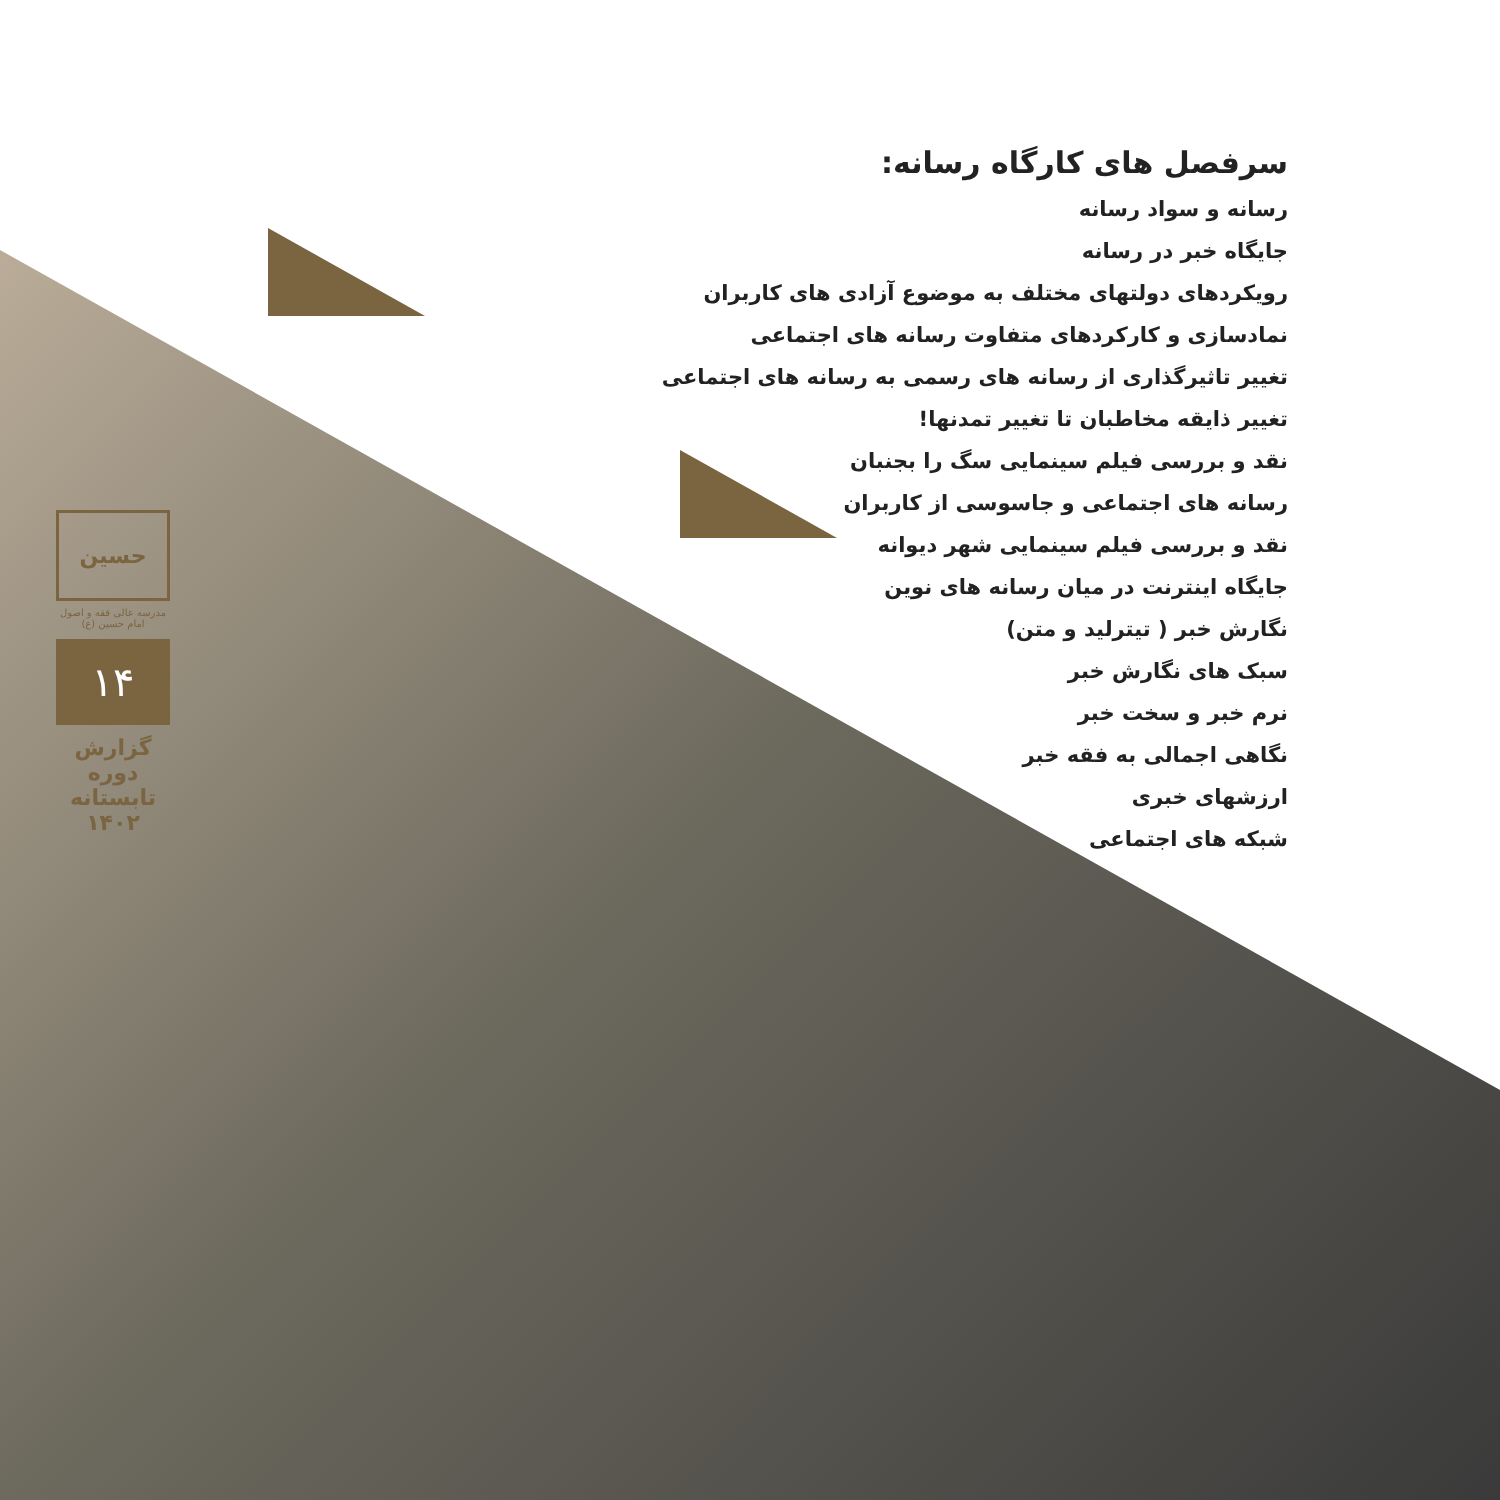سرفصل های کارگاه رسانه:
رسانه و سواد رسانه
جایگاه خبر در رسانه
رویکردهای دولتهای مختلف به موضوع آزادی های کاربران
نمادسازی و کارکردهای متفاوت رسانه های اجتماعی
تغییر تاثیرگذاری از رسانه های رسمی به رسانه های اجتماعی
تغییر ذایقه مخاطبان تا تغییر تمدنها!
نقد و بررسی فیلم سینمایی سگ را بجنبان
رسانه های اجتماعی و جاسوسی از کاربران
نقد و بررسی فیلم سینمایی شهر دیوانه
جایگاه اینترنت در میان رسانه های نوین
نگارش خبر ( تیترلید و متن)
سبک های نگارش خبر
نرم خبر و سخت خبر
نگاهی اجمالی به فقه خبر
ارزشهای خبری
شبکه های اجتماعی
حسین
مدرسه عالی فقه و اصول امام حسین (ع)
۱۴
گزارش دوره تابستانه ۱۴۰۲